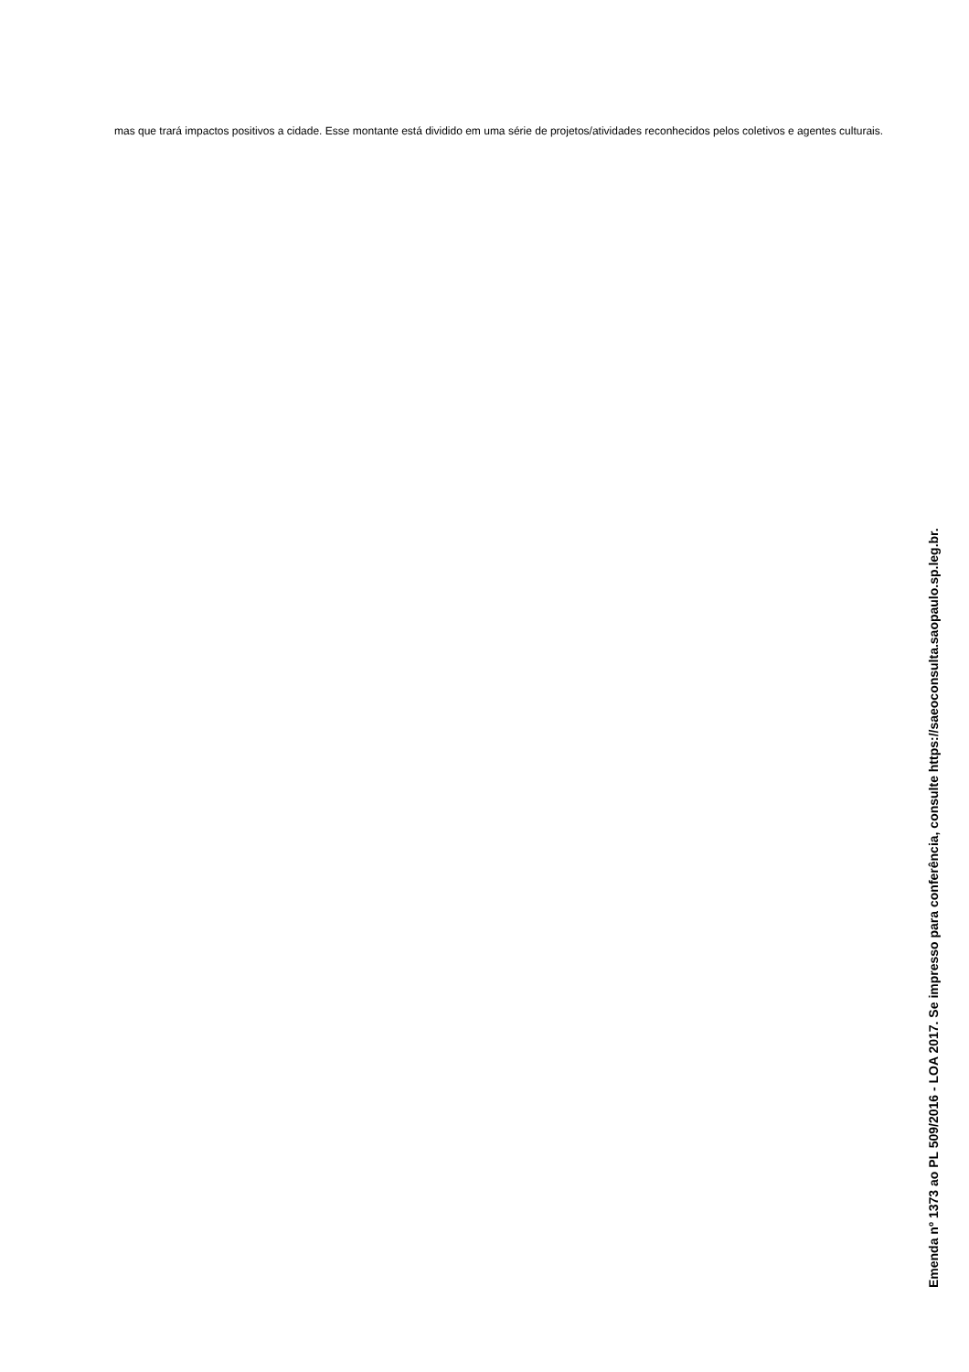mas que trará impactos positivos a cidade. Esse montante está dividido em uma série de projetos/atividades reconhecidos pelos coletivos e agentes culturais.
Emenda nº 1373 ao PL 509/2016 - LOA 2017. Se impresso para conferência, consulte https://saeoconsulta.saopaulo.sp.leg.br.